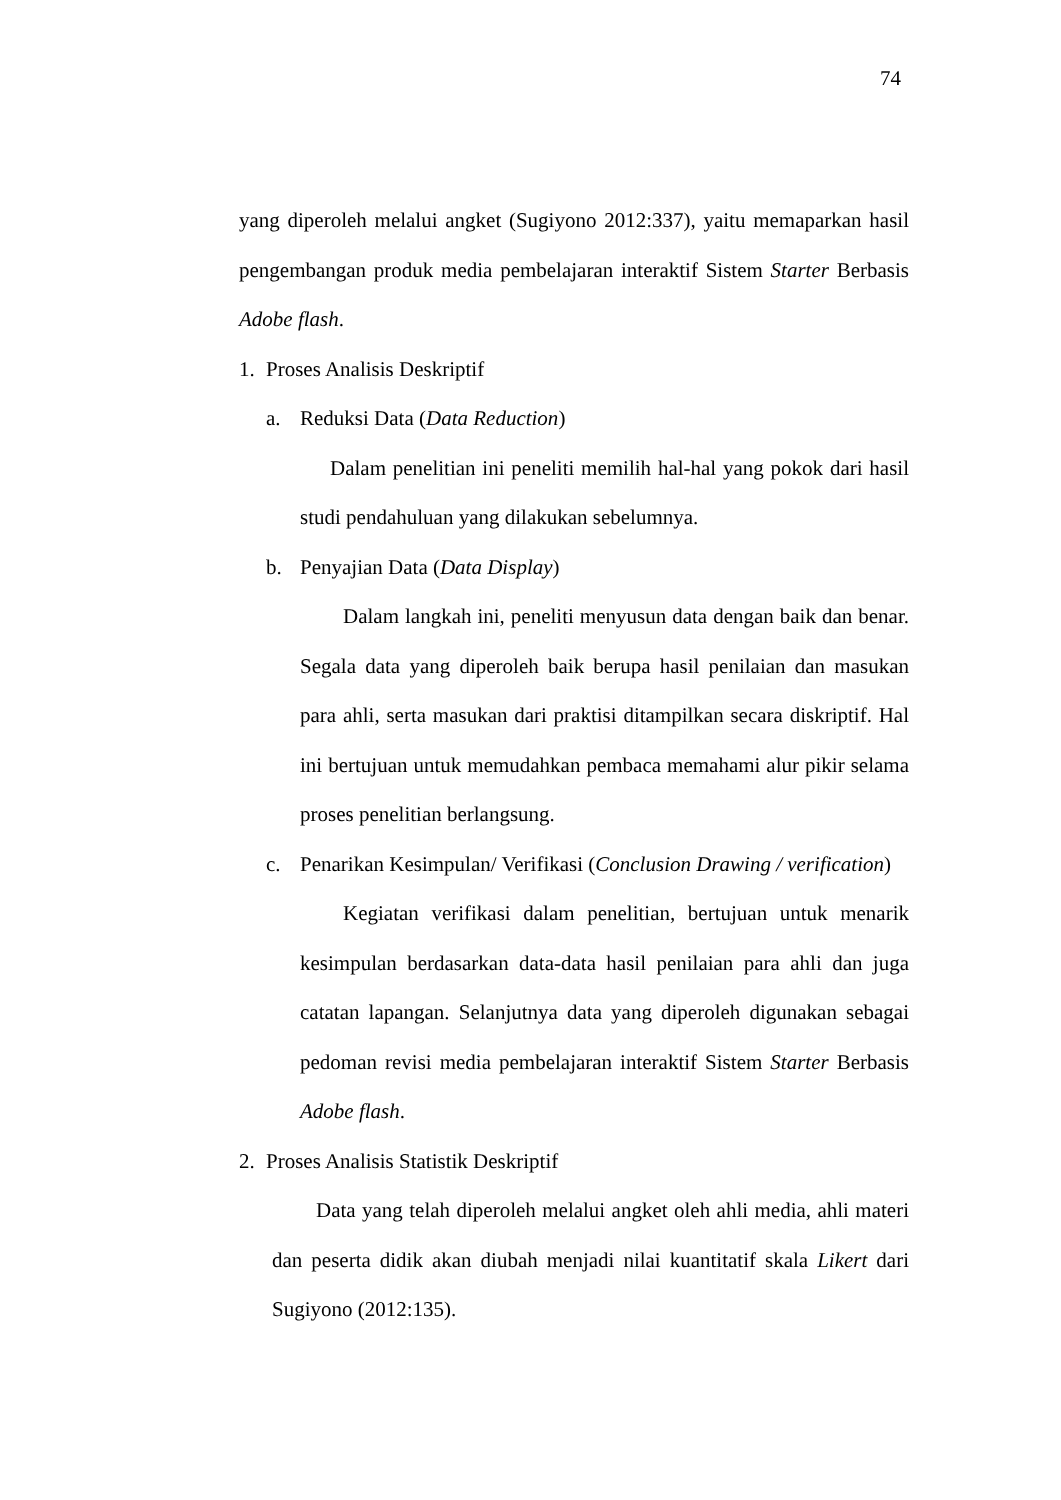74
yang diperoleh melalui angket (Sugiyono 2012:337), yaitu memaparkan hasil pengembangan produk media pembelajaran interaktif Sistem Starter Berbasis Adobe flash.
1. Proses Analisis Deskriptif
a. Reduksi Data (Data Reduction)
Dalam penelitian ini peneliti memilih hal-hal yang pokok dari hasil studi pendahuluan yang dilakukan sebelumnya.
b. Penyajian Data (Data Display)
Dalam langkah ini, peneliti menyusun data dengan baik dan benar. Segala data yang diperoleh baik berupa hasil penilaian dan masukan para ahli, serta masukan dari praktisi ditampilkan secara diskriptif. Hal ini bertujuan untuk memudahkan pembaca memahami alur pikir selama proses penelitian berlangsung.
c. Penarikan Kesimpulan/ Verifikasi (Conclusion Drawing / verification)
Kegiatan verifikasi dalam penelitian, bertujuan untuk menarik kesimpulan berdasarkan data-data hasil penilaian para ahli dan juga catatan lapangan. Selanjutnya data yang diperoleh digunakan sebagai pedoman revisi media pembelajaran interaktif Sistem Starter Berbasis Adobe flash.
2. Proses Analisis Statistik Deskriptif
Data yang telah diperoleh melalui angket oleh ahli media, ahli materi dan peserta didik akan diubah menjadi nilai kuantitatif skala Likert dari Sugiyono (2012:135).